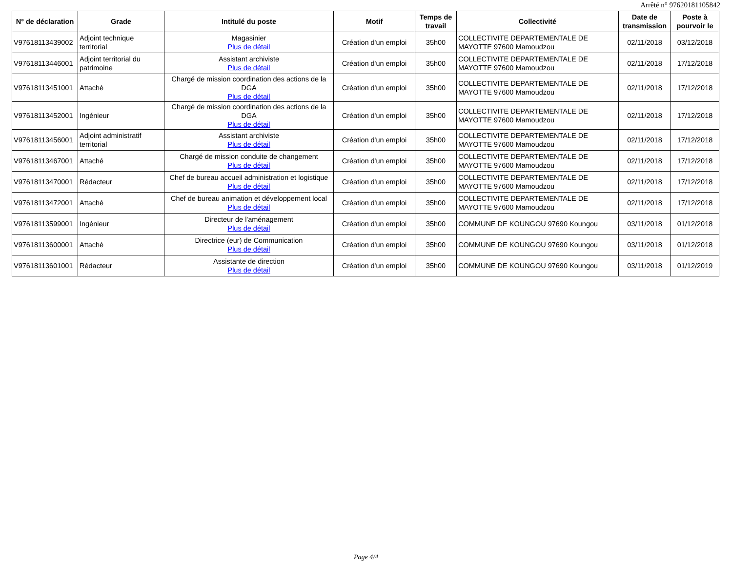Arrêté n° 97620181105842
| N° de déclaration | Grade | Intitulé du poste | Motif | Temps de travail | Collectivité | Date de transmission | Poste à pourvoir le |
| --- | --- | --- | --- | --- | --- | --- | --- |
| V97618113439002 | Adjoint technique territorial | Magasinier Plus de détail | Création d'un emploi | 35h00 | COLLECTIVITE DEPARTEMENTALE DE MAYOTTE 97600 Mamoudzou | 02/11/2018 | 03/12/2018 |
| V97618113446001 | Adjoint territorial du patrimoine | Assistant archiviste Plus de détail | Création d'un emploi | 35h00 | COLLECTIVITE DEPARTEMENTALE DE MAYOTTE 97600 Mamoudzou | 02/11/2018 | 17/12/2018 |
| V97618113451001 | Attaché | Chargé de mission coordination des actions de la DGA Plus de détail | Création d'un emploi | 35h00 | COLLECTIVITE DEPARTEMENTALE DE MAYOTTE 97600 Mamoudzou | 02/11/2018 | 17/12/2018 |
| V97618113452001 | Ingénieur | Chargé de mission coordination des actions de la DGA Plus de détail | Création d'un emploi | 35h00 | COLLECTIVITE DEPARTEMENTALE DE MAYOTTE 97600 Mamoudzou | 02/11/2018 | 17/12/2018 |
| V97618113456001 | Adjoint administratif territorial | Assistant archiviste Plus de détail | Création d'un emploi | 35h00 | COLLECTIVITE DEPARTEMENTALE DE MAYOTTE 97600 Mamoudzou | 02/11/2018 | 17/12/2018 |
| V97618113467001 | Attaché | Chargé de mission conduite de changement Plus de détail | Création d'un emploi | 35h00 | COLLECTIVITE DEPARTEMENTALE DE MAYOTTE 97600 Mamoudzou | 02/11/2018 | 17/12/2018 |
| V97618113470001 | Rédacteur | Chef de bureau accueil administration et logistique Plus de détail | Création d'un emploi | 35h00 | COLLECTIVITE DEPARTEMENTALE DE MAYOTTE 97600 Mamoudzou | 02/11/2018 | 17/12/2018 |
| V97618113472001 | Attaché | Chef de bureau animation et développement local Plus de détail | Création d'un emploi | 35h00 | COLLECTIVITE DEPARTEMENTALE DE MAYOTTE 97600 Mamoudzou | 02/11/2018 | 17/12/2018 |
| V97618113599001 | Ingénieur | Directeur de l'aménagement Plus de détail | Création d'un emploi | 35h00 | COMMUNE DE KOUNGOU 97690 Koungou | 03/11/2018 | 01/12/2018 |
| V97618113600001 | Attaché | Directrice (eur) de Communication Plus de détail | Création d'un emploi | 35h00 | COMMUNE DE KOUNGOU 97690 Koungou | 03/11/2018 | 01/12/2018 |
| V97618113601001 | Rédacteur | Assistante de direction Plus de détail | Création d'un emploi | 35h00 | COMMUNE DE KOUNGOU 97690 Koungou | 03/11/2018 | 01/12/2019 |
Page 4/4